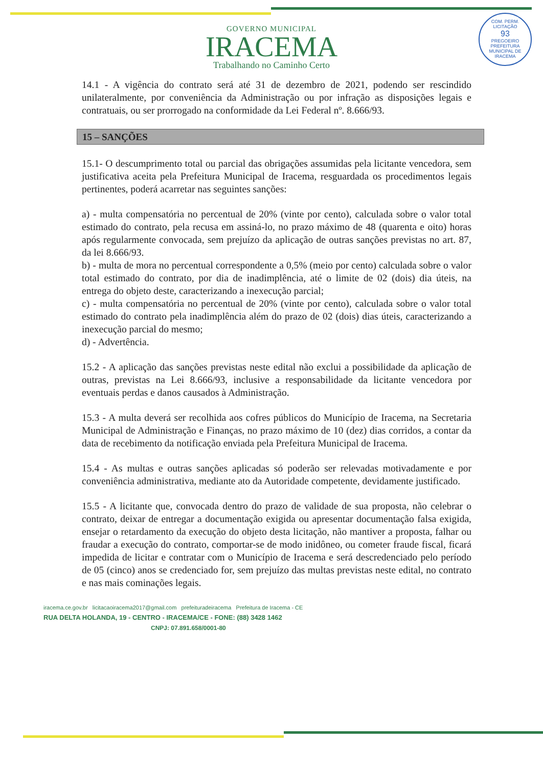COM. PERM. LICITAÇÃO
93
PREGOEIRO
PREFEITURA MUNICIPAL DE IRACEMA
GOVERNO MUNICIPAL
IRACEMA
Trabalhando no Caminho Certo
14.1 - A vigência do contrato será até 31 de dezembro de 2021, podendo ser rescindido unilateralmente, por conveniência da Administração ou por infração as disposições legais e contratuais, ou ser prorrogado na conformidade da Lei Federal nº. 8.666/93.
15 – SANÇÕES
15.1- O descumprimento total ou parcial das obrigações assumidas pela licitante vencedora, sem justificativa aceita pela Prefeitura Municipal de Iracema, resguardada os procedimentos legais pertinentes, poderá acarretar nas seguintes sanções:
a) - multa compensatória no percentual de 20% (vinte por cento), calculada sobre o valor total estimado do contrato, pela recusa em assiná-lo, no prazo máximo de 48 (quarenta e oito) horas após regularmente convocada, sem prejuízo da aplicação de outras sanções previstas no art. 87, da lei 8.666/93.
b) - multa de mora no percentual correspondente a 0,5% (meio por cento) calculada sobre o valor total estimado do contrato, por dia de inadimplência, até o limite de 02 (dois) dia úteis, na entrega do objeto deste, caracterizando a inexecução parcial;
c) - multa compensatória no percentual de 20% (vinte por cento), calculada sobre o valor total estimado do contrato pela inadimplência além do prazo de 02 (dois) dias úteis, caracterizando a inexecução parcial do mesmo;
d) - Advertência.
15.2 - A aplicação das sanções previstas neste edital não exclui a possibilidade da aplicação de outras, previstas na Lei 8.666/93, inclusive a responsabilidade da licitante vencedora por eventuais perdas e danos causados à Administração.
15.3 - A multa deverá ser recolhida aos cofres públicos do Município de Iracema, na Secretaria Municipal de Administração e Finanças, no prazo máximo de 10 (dez) dias corridos, a contar da data de recebimento da notificação enviada pela Prefeitura Municipal de Iracema.
15.4 - As multas e outras sanções aplicadas só poderão ser relevadas motivadamente e por conveniência administrativa, mediante ato da Autoridade competente, devidamente justificado.
15.5 - A licitante que, convocada dentro do prazo de validade de sua proposta, não celebrar o contrato, deixar de entregar a documentação exigida ou apresentar documentação falsa exigida, ensejar o retardamento da execução do objeto desta licitação, não mantiver a proposta, falhar ou fraudar a execução do contrato, comportar-se de modo inidôneo, ou cometer fraude fiscal, ficará impedida de licitar e contratar com o Município de Iracema e será descredenciado pelo período de 05 (cinco) anos se credenciado for, sem prejuízo das multas previstas neste edital, no contrato e nas mais cominações legais.
iracema.ce.gov.br licitacaoiracema2017@gmail.com prefeituradeiracema Prefeitura de Iracema - CE
RUA DELTA HOLANDA, 19 - CENTRO - IRACEMA/CE - FONE: (88) 3428 1462
CNPJ: 07.891.658/0001-80